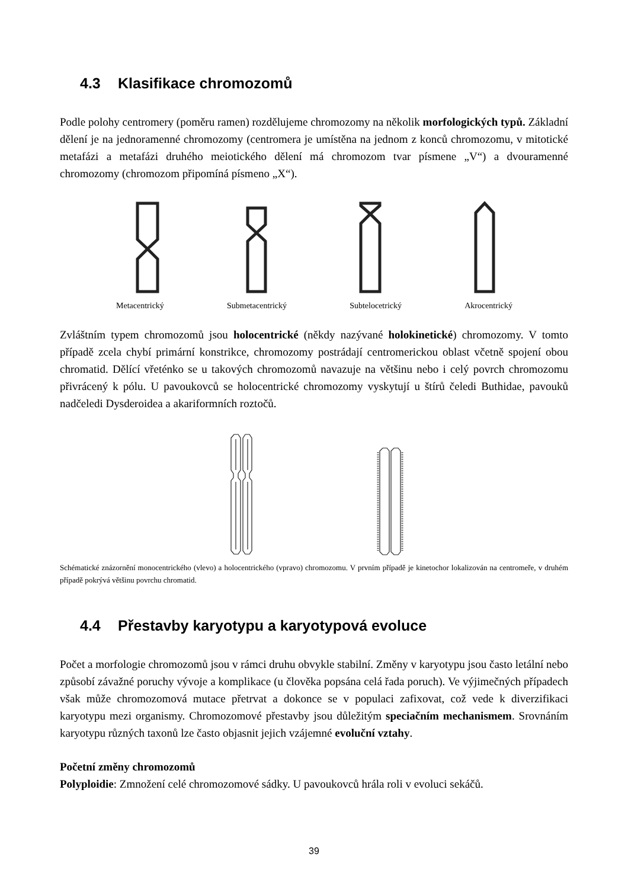4.3 Klasifikace chromozomů
Podle polohy centromery (poměru ramen) rozdělujeme chromozomy na několik morfologických typů. Základní dělení je na jednoramenné chromozomy (centromera je umístěna na jednom z konců chromozomu, v mitotické metafázi a metafázi druhého meiotického dělení má chromozom tvar písmene „V“) a dvouramenné chromozomy (chromozom připomíná písmeno „X“).
Metacentrický Submetacentrický Subtelocetrický Akrocentrický
Zvláštním typem chromozomů jsou holocentrické (někdy nazývané holokinetické) chromozomy. V tomto případě zcela chybí primární konstrikce, chromozomy postrádají centromerickou oblast včetně spojení obou chromatid. Dělící vřeténko se u takových chromozomů navazuje na většinu nebo i celý povrch chromozomu přivrácený k pólu. U pavoukovců se holocentrické chromozomy vyskytují u štírů čeledi Buthidae, pavouků nadčeledi Dysderoidea a akariformních roztočů.
Schématické znázornění monocentrického (vlevo) a holocentrického (vpravo) chromozomu. V prvním případě je kinetochor lokalizován na centromeře, v druhém případě pokrývá většinu povrchu chromatid.
4.4 Přestavby karyotypu a karyotypová evoluce
Počet a morfologie chromozomů jsou v rámci druhu obvykle stabilní. Změny v karyotypu jsou často letální nebo způsobí závažné poruchy vývoje a komplikace (u člověka popsána celá řada poruch). Ve výjimečných případech však může chromozomová mutace přetrvat a dokonce se v populaci zafixovat, což vede k diverzifikaci karyotypu mezi organismy. Chromozomové přestavby jsou důležitým speciačním mechanismem. Srovnáním karyotypu různých taxonů lze často objasnit jejich vzájemné evoluční vztahy.
Početní změny chromozomů
Polyploidie: Zmnožení celé chromozomové sádky. U pavoukovců hrála roli v evoluci sekáčů.
39